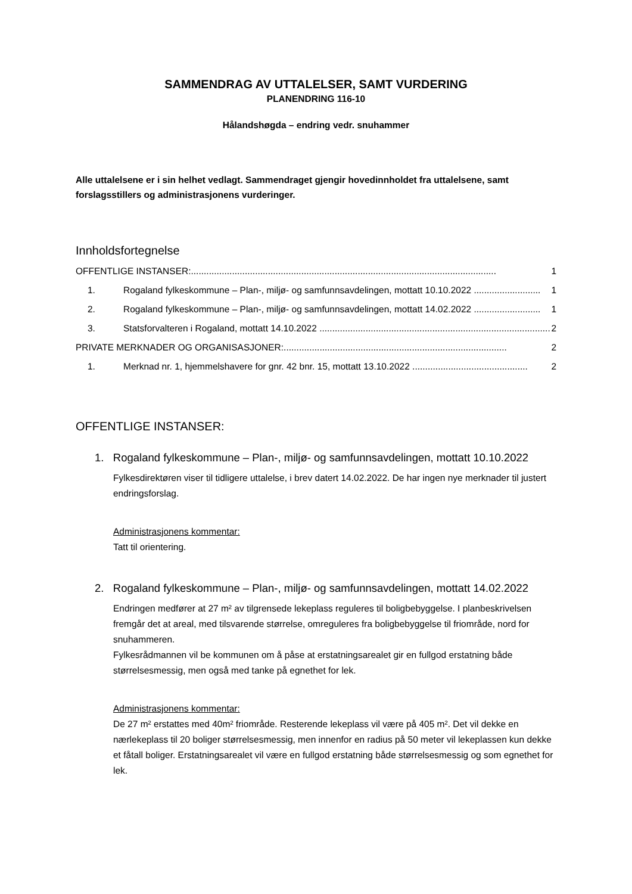SAMMENDRAG AV UTTALELSER, SAMT VURDERING
PLANENDRING 116-10
Hålandshøgda – endring vedr. snuhammer
Alle uttalelsene er i sin helhet vedlagt. Sammendraget gjengir hovedinnholdet fra uttalelsene, samt forslagsstillers og administrasjonens vurderinger.
Innholdsfortegnelse
OFFENTLIGE INSTANSER:....................................................................................................................... 1
1. Rogaland fylkeskommune – Plan-, miljø- og samfunnsavdelingen, mottatt 10.10.2022 .......................... 1
2. Rogaland fylkeskommune – Plan-, miljø- og samfunnsavdelingen, mottatt 14.02.2022 .......................... 1
3. Statsforvalteren i Rogaland, mottatt 14.10.2022 .......................................................................................... 2
PRIVATE MERKNADER OG ORGANISASJONER:....................................................................................... 2
1. Merknad nr. 1, hjemmelshavere for gnr. 42 bnr. 15, mottatt 13.10.2022 ............................................. 2
OFFENTLIGE INSTANSER:
1. Rogaland fylkeskommune – Plan-, miljø- og samfunnsavdelingen, mottatt 10.10.2022
Fylkesdirektøren viser til tidligere uttalelse, i brev datert 14.02.2022. De har ingen nye merknader til justert endringsforslag.
Administrasjonens kommentar:
Tatt til orientering.
2. Rogaland fylkeskommune – Plan-, miljø- og samfunnsavdelingen, mottatt 14.02.2022
Endringen medfører at 27 m² av tilgrensede lekeplass reguleres til boligbebyggelse. I planbeskrivelsen fremgår det at areal, med tilsvarende størrelse, omreguleres fra boligbebyggelse til friområde, nord for snuhammeren.
Fylkesrådmannen vil be kommunen om å påse at erstatningsarealet gir en fullgod erstatning både størrelsesmessig, men også med tanke på egnethet for lek.
Administrasjonens kommentar:
De 27 m² erstattes med 40m² friområde. Resterende lekeplass vil være på 405 m². Det vil dekke en nærlekeplass til 20 boliger størrelsesmessig, men innenfor en radius på 50 meter vil lekeplassen kun dekke et fåtall boliger. Erstatningsarealet vil være en fullgod erstatning både størrelsesmessig og som egnethet for lek.